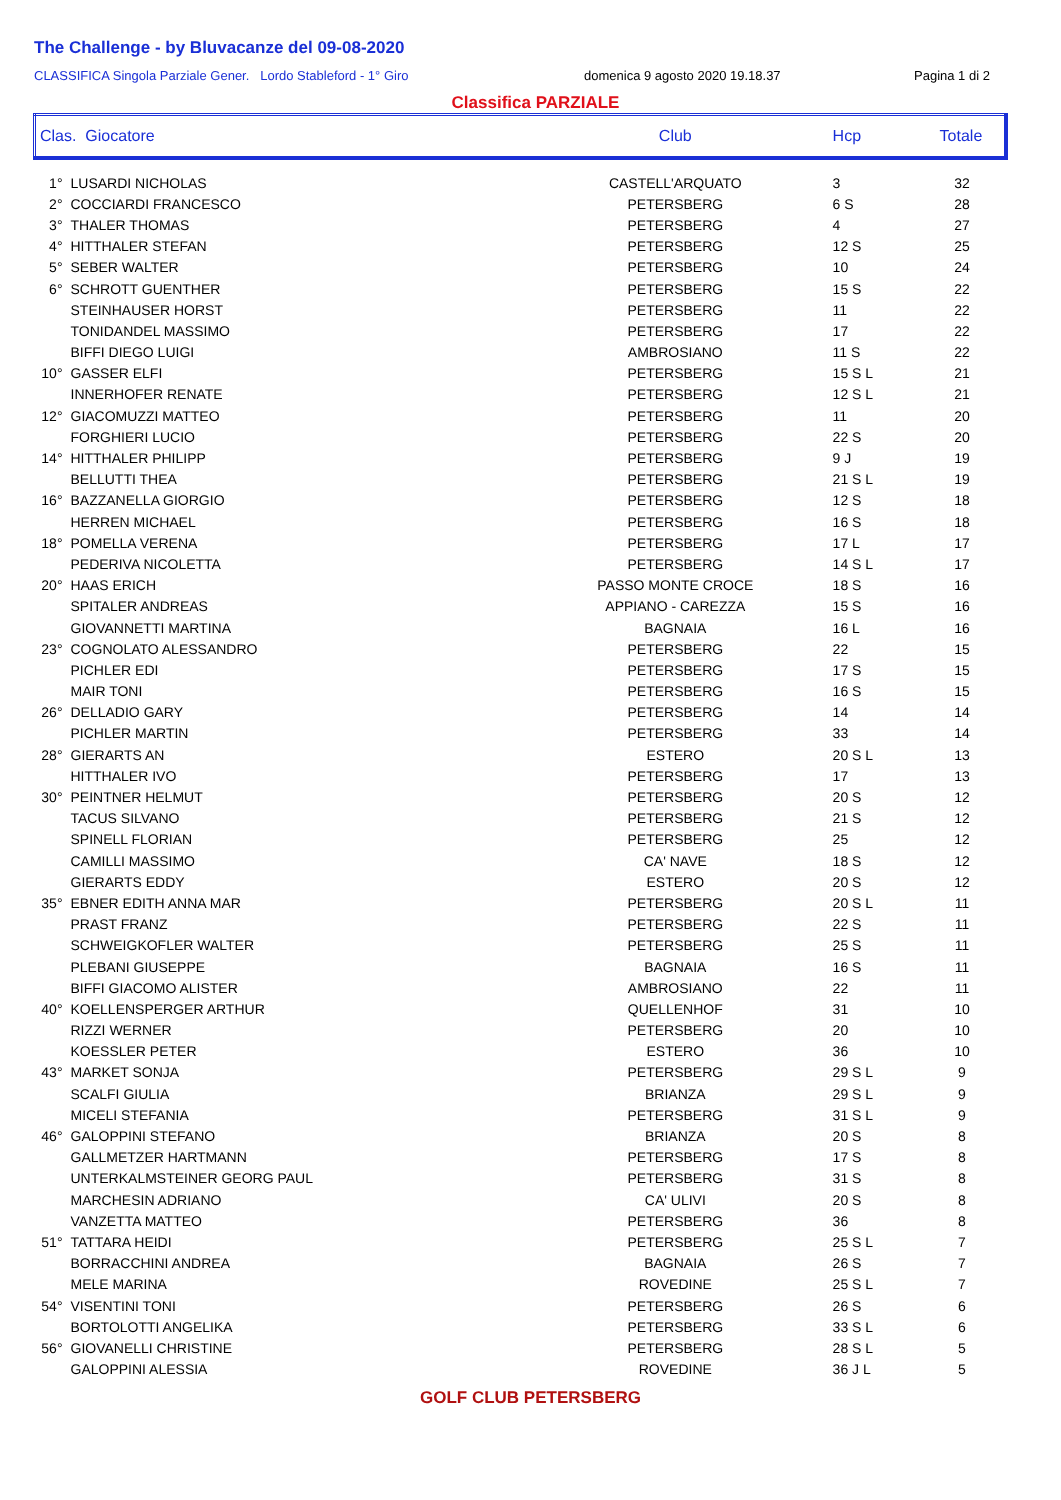The Challenge - by Bluvacanze del 09-08-2020
CLASSIFICA Singola Parziale Gener. Lordo Stableford - 1° Giro domenica 9 agosto 2020 19.18.37 Pagina 1 di 2
Classifica PARZIALE
| Clas. Giocatore | | Club | Hcp | Totale |
| --- | --- | --- | --- | --- |
| 1° | LUSARDI NICHOLAS | CASTELL'ARQUATO | 3 | 32 |
| 2° | COCCIARDI FRANCESCO | PETERSBERG | 6 S | 28 |
| 3° | THALER THOMAS | PETERSBERG | 4 | 27 |
| 4° | HITTHALER STEFAN | PETERSBERG | 12 S | 25 |
| 5° | SEBER WALTER | PETERSBERG | 10 | 24 |
| 6° | SCHROTT GUENTHER | PETERSBERG | 15 S | 22 |
| | STEINHAUSER HORST | PETERSBERG | 11 | 22 |
| | TONIDANDEL MASSIMO | PETERSBERG | 17 | 22 |
| | BIFFI DIEGO LUIGI | AMBROSIANO | 11 S | 22 |
| 10° | GASSER ELFI | PETERSBERG | 15 S L | 21 |
| | INNERHOFER RENATE | PETERSBERG | 12 S L | 21 |
| 12° | GIACOMUZZI MATTEO | PETERSBERG | 11 | 20 |
| | FORGHIERI LUCIO | PETERSBERG | 22 S | 20 |
| 14° | HITTHALER PHILIPP | PETERSBERG | 9 J | 19 |
| | BELLUTTI THEA | PETERSBERG | 21 S L | 19 |
| 16° | BAZZANELLA GIORGIO | PETERSBERG | 12 S | 18 |
| | HERREN MICHAEL | PETERSBERG | 16 S | 18 |
| 18° | POMELLA VERENA | PETERSBERG | 17 L | 17 |
| | PEDERIVA NICOLETTA | PETERSBERG | 14 S L | 17 |
| 20° | HAAS ERICH | PASSO MONTE CROCE | 18 S | 16 |
| | SPITALER ANDREAS | APPIANO - CAREZZA | 15 S | 16 |
| | GIOVANNETTI MARTINA | BAGNAIA | 16 L | 16 |
| 23° | COGNOLATO ALESSANDRO | PETERSBERG | 22 | 15 |
| | PICHLER EDI | PETERSBERG | 17 S | 15 |
| | MAIR TONI | PETERSBERG | 16 S | 15 |
| 26° | DELLADIO GARY | PETERSBERG | 14 | 14 |
| | PICHLER MARTIN | PETERSBERG | 33 | 14 |
| 28° | GIERARTS AN | ESTERO | 20 S L | 13 |
| | HITTHALER IVO | PETERSBERG | 17 | 13 |
| 30° | PEINTNER HELMUT | PETERSBERG | 20 S | 12 |
| | TACUS SILVANO | PETERSBERG | 21 S | 12 |
| | SPINELL FLORIAN | PETERSBERG | 25 | 12 |
| | CAMILLI MASSIMO | CA' NAVE | 18 S | 12 |
| | GIERARTS EDDY | ESTERO | 20 S | 12 |
| 35° | EBNER EDITH ANNA MAR | PETERSBERG | 20 S L | 11 |
| | PRAST FRANZ | PETERSBERG | 22 S | 11 |
| | SCHWEIGKOFLER WALTER | PETERSBERG | 25 S | 11 |
| | PLEBANI GIUSEPPE | BAGNAIA | 16 S | 11 |
| | BIFFI GIACOMO ALISTER | AMBROSIANO | 22 | 11 |
| 40° | KOELLENSPERGER ARTHUR | QUELLENHOF | 31 | 10 |
| | RIZZI WERNER | PETERSBERG | 20 | 10 |
| | KOESSLER PETER | ESTERO | 36 | 10 |
| 43° | MARKET SONJA | PETERSBERG | 29 S L | 9 |
| | SCALFI GIULIA | BRIANZA | 29 S L | 9 |
| | MICELI STEFANIA | PETERSBERG | 31 S L | 9 |
| 46° | GALOPPINI STEFANO | BRIANZA | 20 S | 8 |
| | GALLMETZER HARTMANN | PETERSBERG | 17 S | 8 |
| | UNTERKALMSTEINER GEORG PAUL | PETERSBERG | 31 S | 8 |
| | MARCHESIN ADRIANO | CA' ULIVI | 20 S | 8 |
| | VANZETTA MATTEO | PETERSBERG | 36 | 8 |
| 51° | TATTARA HEIDI | PETERSBERG | 25 S L | 7 |
| | BORRACCHINI ANDREA | BAGNAIA | 26 S | 7 |
| | MELE MARINA | ROVEDINE | 25 S L | 7 |
| 54° | VISENTINI TONI | PETERSBERG | 26 S | 6 |
| | BORTOLOTTI ANGELIKA | PETERSBERG | 33 S L | 6 |
| 56° | GIOVANELLI CHRISTINE | PETERSBERG | 28 S L | 5 |
| | GALOPPINI ALESSIA | ROVEDINE | 36 J L | 5 |
GOLF CLUB PETERSBERG